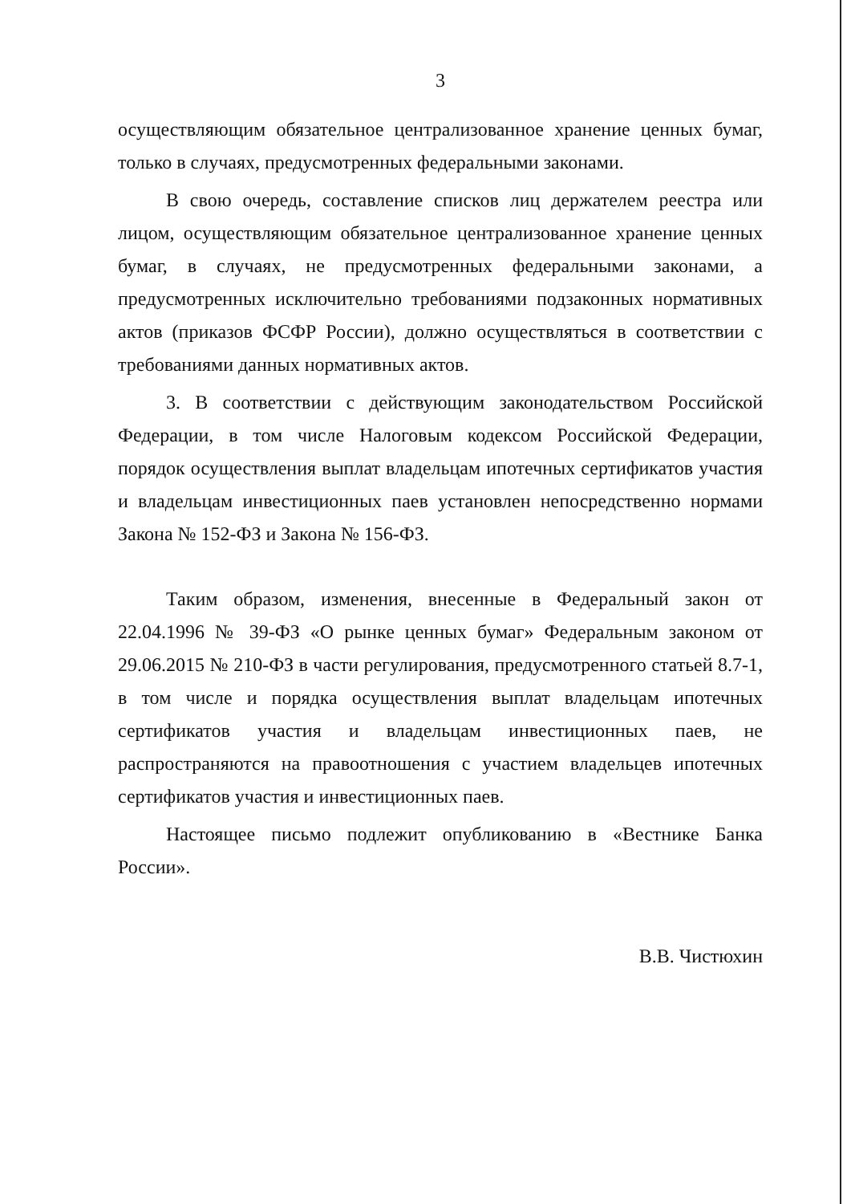3
осуществляющим обязательное централизованное хранение ценных бумаг, только в случаях, предусмотренных федеральными законами.
В свою очередь, составление списков лиц держателем реестра или лицом, осуществляющим обязательное централизованное хранение ценных бумаг, в случаях, не предусмотренных федеральными законами, а предусмотренных исключительно требованиями подзаконных нормативных актов (приказов ФСФР России), должно осуществляться в соответствии с требованиями данных нормативных актов.
3. В соответствии с действующим законодательством Российской Федерации, в том числе Налоговым кодексом Российской Федерации, порядок осуществления выплат владельцам ипотечных сертификатов участия и владельцам инвестиционных паев установлен непосредственно нормами Закона № 152-ФЗ и Закона № 156-ФЗ.
Таким образом, изменения, внесенные в Федеральный закон от 22.04.1996 № 39-ФЗ «О рынке ценных бумаг» Федеральным законом от 29.06.2015 № 210-ФЗ в части регулирования, предусмотренного статьей 8.7-1, в том числе и порядка осуществления выплат владельцам ипотечных сертификатов участия и владельцам инвестиционных паев, не распространяются на правоотношения с участием владельцев ипотечных сертификатов участия и инвестиционных паев.
Настоящее письмо подлежит опубликованию в «Вестнике Банка России».
В.В. Чистюхин